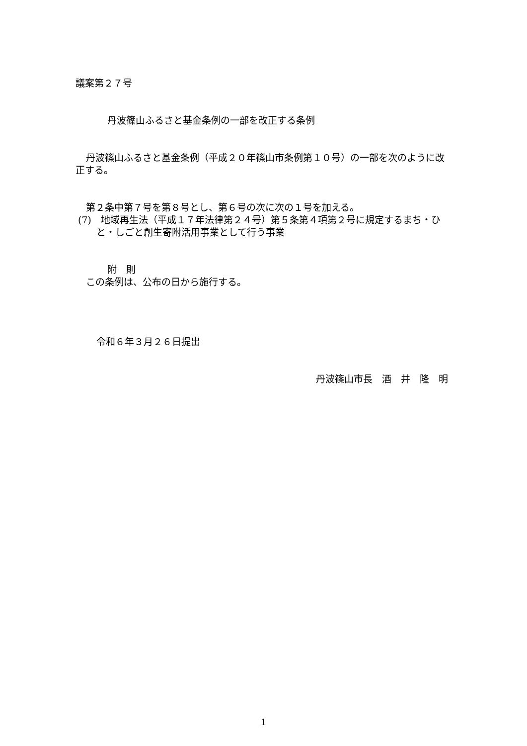議案第２７号
丹波篠山ふるさと基金条例の一部を改正する条例
丹波篠山ふるさと基金条例（平成２０年篠山市条例第１０号）の一部を次のように改正する。
第２条中第７号を第８号とし、第６号の次に次の１号を加える。
(7)　地域再生法（平成１７年法律第２４号）第５条第４項第２号に規定するまち・ひと・しごと創生寄附活用事業として行う事業
附　則
この条例は、公布の日から施行する。
令和６年３月２６日提出
丹波篠山市長　酒　井　隆　明
1